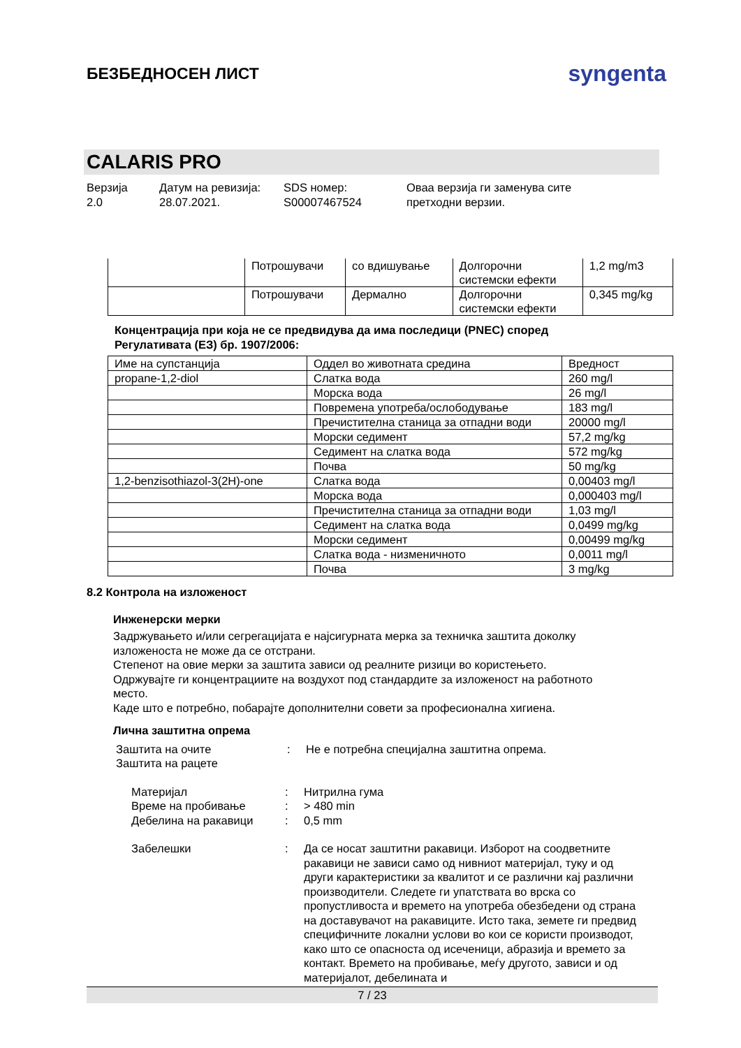БЕЗБЕДНОСЕН ЛИСТ
syngenta
CALARIS PRO
Верзија
2.0
Датум на ревизија:
28.07.2021.
SDS номер:
S00007467524
Оваа верзија ги заменува сите
претходни верзии.
| | Потрошувачи | со вдишување | Долгорочни системски ефекти | 1,2 mg/m3 |
| | Потрошувачи | Дермално | Долгорочни системски ефекти | 0,345 mg/kg |
Концентрација при која не се предвидува да има последици (PNEC) според
Регулативата (ЕЗ) бр. 1907/2006:
| Име на супстанција | Оддел во животната средина | Вредност |
| --- | --- | --- |
| propane-1,2-diol | Слатка вода | 260 mg/l |
| | Морска вода | 26 mg/l |
| | Повремена употреба/ослободување | 183 mg/l |
| | Пречистителна станица за отпадни води | 20000 mg/l |
| | Морски седимент | 57,2 mg/kg |
| | Седимент на слатка вода | 572 mg/kg |
| | Почва | 50 mg/kg |
| 1,2-benzisothiazol-3(2H)-one | Слатка вода | 0,00403 mg/l |
| | Морска вода | 0,000403 mg/l |
| | Пречистителна станица за отпадни води | 1,03 mg/l |
| | Седимент на слатка вода | 0,0499 mg/kg |
| | Морски седимент | 0,00499 mg/kg |
| | Слатка вода - низменичното | 0,0011 mg/l |
| | Почва | 3 mg/kg |
8.2 Контрола на изложеност
Инженерски мерки
Задржувањето и/или сегрегацијата е најсигурната мерка за техничка заштита доколку
изложеноста не може да се отстрани.
Степенот на овие мерки за заштита зависи од реалните ризици во користењето.
Одржувајте ги концентрациите на воздухот под стандардите за изложеност на работното
место.
Каде што е потребно, побарајте дополнителни совети за професионална хигиена.
Лична заштитна опрема
Заштита на очите
Заштита на рацете
: Не е потребна специјална заштитна опрема.
Материјал
Време на пробивање
Дебелина на ракавици
:
:
:
Нитрилна гума
> 480 min
0,5 mm
Забелешки : Да се носат заштитни ракавици. Изборот на соодветните ракавици не зависи само од нивниот материјал, туку и од други карактеристики за квалитот и се различни кај различни производители. Следете ги упатствата во врска со пропустливоста и времето на употреба обезбедени од страна на доставувачот на ракавиците. Исто така, земете ги предвид специфичните локални услови во кои се користи производот, како што се опасноста од исеченици, абразија и времето за контакт. Времето на пробивање, меѓу другото, зависи и од материјалот, дебелината и
7 / 23